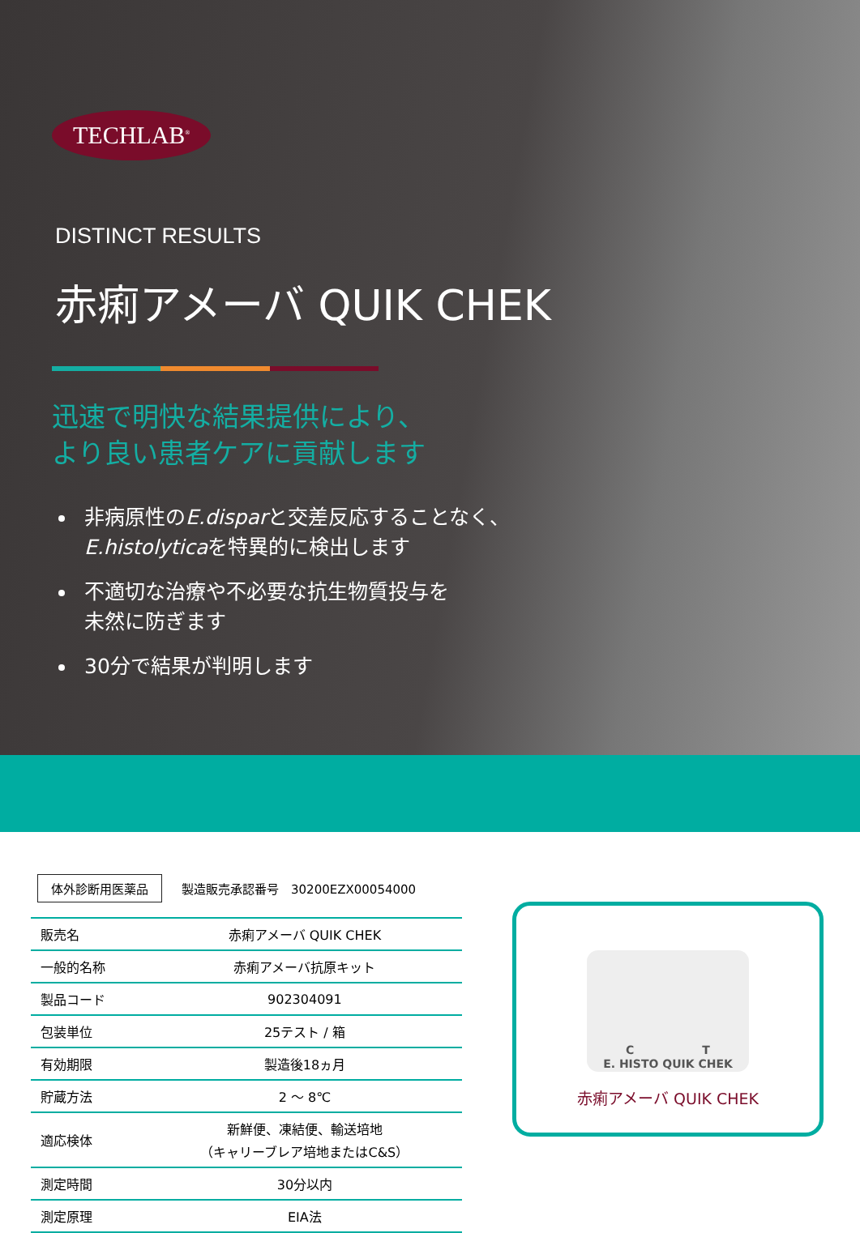TECHLAB<sup>®</sup>
DISTINCT RESULTS
赤痢アメーバ QUIK CHEK
迅速で明快な結果提供により、
より良い患者ケアに貢献します
非病原性のE.disparと交差反応することなく、
E.histolyticaを特異的に検出します
不適切な治療や不必要な抗生物質投与を
未然に防ぎます
30分で結果が判明します
体外診断用医薬品 製造販売承認番号　30200EZX00054000
| 販売名 | 赤痢アメーバ QUIK CHEK |
| 一般的名称 | 赤痢アメーバ抗原キット |
| 製品コード | 902304091 |
| 包装単位 | 25テスト / 箱 |
| 有効期限 | 製造後18ヵ月 |
| 貯蔵方法 | 2 〜 8℃ |
| 適応検体 | 新鮮便、凍結便、輸送培地 （キャリーブレア培地またはC&S） |
| 測定時間 | 30分以内 |
| 測定原理 | EIA法 |
C　　　　　　T
E. HISTO QUIK CHEK
赤痢アメーバ QUIK CHEK